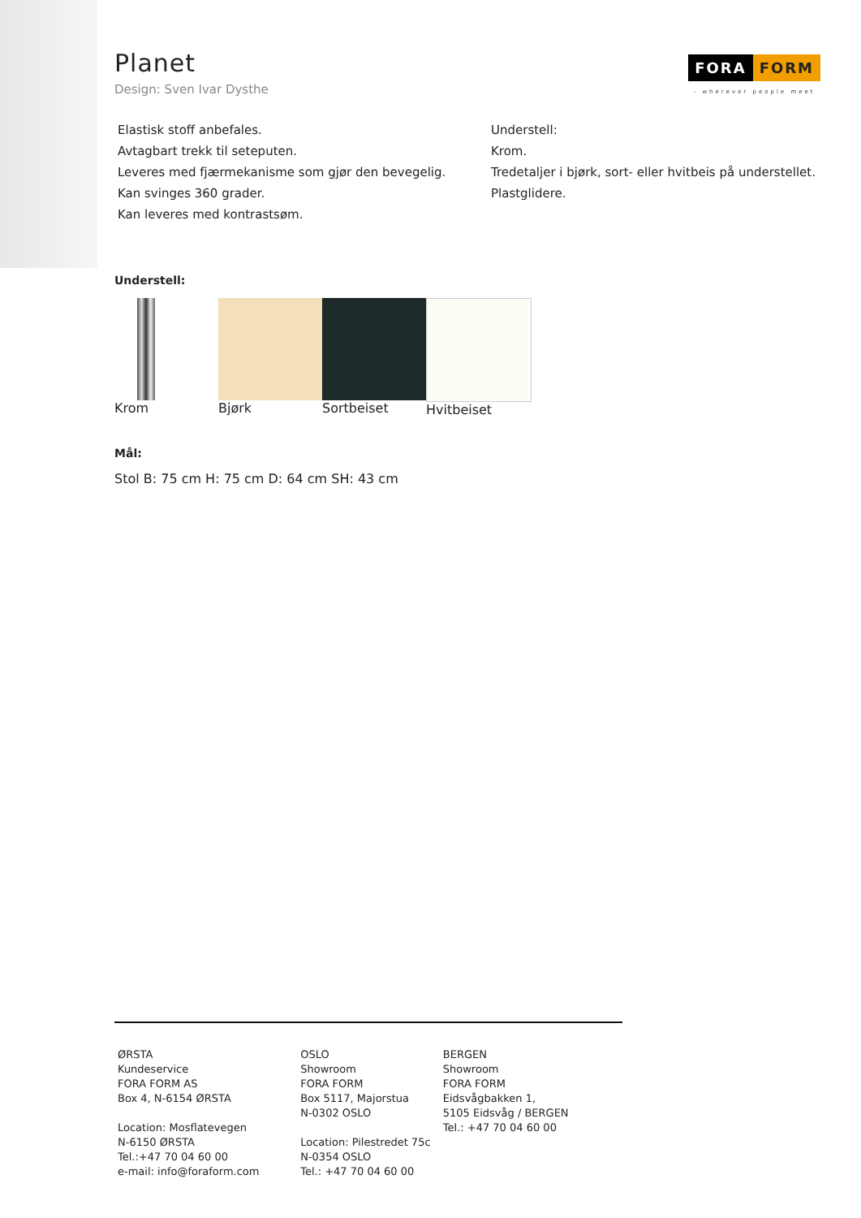Planet
Design: Sven Ivar Dysthe
FORA FORM
- wherever people meet
Elastisk stoff anbefales.
Avtagbart trekk til seteputen.
Leveres med fjærmekanisme som gjør den bevegelig.
Kan svinges 360 grader.
Kan leveres med kontrastsøm.
Understell:
Krom.
Tredetaljer i bjørk, sort- eller hvitbeis på understellet.
Plastglidere.
Understell:
Krom Bjørk Sortbeiset Hvitbeiset
Mål:
Stol B: 75 cm H: 75 cm D: 64 cm SH: 43 cm
ØRSTA
Kundeservice
FORA FORM AS
Box 4, N-6154 ØRSTA
Location: Mosflatevegen
N-6150 ØRSTA
Tel.:+47 70 04 60 00
e-mail: info@foraform.com
OSLO
Showroom
FORA FORM
Box 5117, Majorstua
N-0302 OSLO
Location: Pilestredet 75c
N-0354 OSLO
Tel.: +47 70 04 60 00
BERGEN
Showroom
FORA FORM
Eidsvågbakken 1,
5105 Eidsvåg / BERGEN
Tel.: +47 70 04 60 00